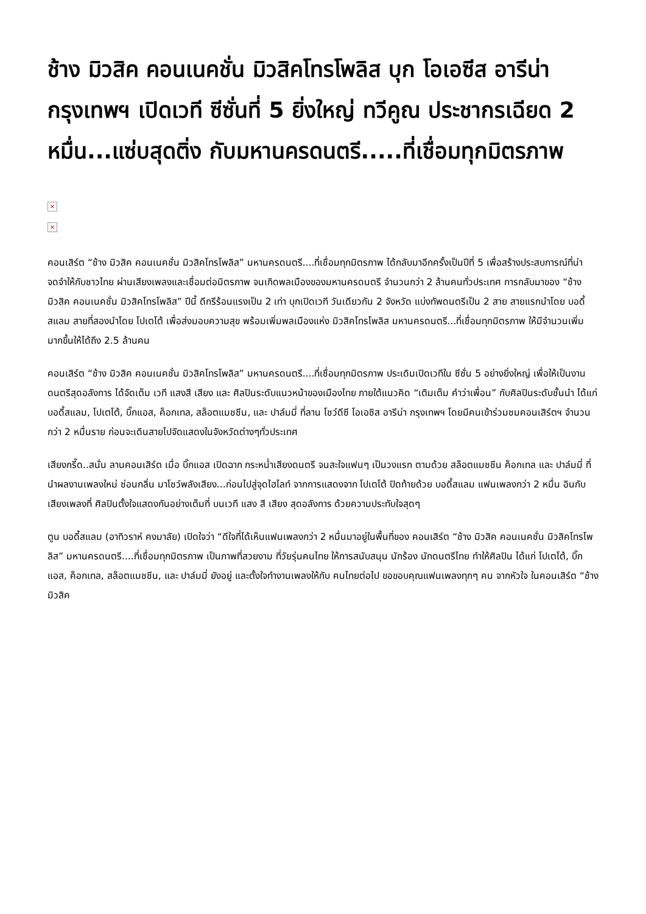ช้าง มิวสิค คอนเนคชั่น มิวสิคโทรโพลิส บุก โอเอซีส อารีน่า กรุงเทพฯ เปิดเวที ซีซั่นที่ 5 ยิ่งใหญ่ ทวีคูณ ประชากรเฉียด 2 หมื่น...แซ่บสุดติ่ง กับมหานครดนตรี.....ที่เชื่อมทุกมิตรภาพ
×
×
คอนเสิร์ต “ช้าง มิวสิค คอนเนคชั่น มิวสิคโทรโพลิส” มหานครดนตรี....ที่เชื่อมทุกมิตรภาพ ได้กลับมาอีกครั้งเป็นปีที่ 5 เพื่อสร้างประสบการณ์ที่น่าจดจำให้กับชาวไทย ผ่านเสียงเพลงและเชื่อมต่อมิตรภาพ จนเกิดพลเมืองของมหานครดนตรี จำนวนกว่า 2 ล้านคนทั่วประเทศ การกลับมาของ “ช้าง มิวสิค คอนเนคชั่น มิวสิคโทรโพลิส” ปีนี้ ดีกรีร้อนแรงเป็น 2 เท่า บุกเปิดเวที วันเดียวกัน 2 จังหวัด แบ่งทัพดนตรีเป็น 2 สาย สายแรกนำโดย บอดี้ สแลม สายที่สองนำโดย โปเตโต้ เพื่อส่งมอบความสุข พร้อมเพิ่มพลเมืองแห่ง มิวสิคโทรโพลิส มหานครดนตรี...ที่เชื่อมทุกมิตรภาพ ให้มีจำนวนเพิ่มมากขึ้นให้ได้ถึง 2.5 ล้านคน
คอนเสิร์ต “ช้าง มิวสิค คอนเนคชั่น มิวสิคโทรโพลิส” มหานครดนตรี....ที่เชื่อมทุกมิตรภาพ ประเดิมเปิดเวทีใน ซีซั่น 5 อย่างยิ่งใหญ่ เพื่อให้เป็นงานดนตรีสุดอลังการ ได้จัดเต็ม เวที แสงสี เสียง และ ศิลปินระดับแนวหน้าของเมืองไทย ภายใต้แนวคิด “เติมเต็ม คำว่าเพื่อน” กับศิลปินระดับชั้นนำ ได้แก่ บอดี้สแลม, โปเตโต้, บิ๊กแอส, ค็อกเทล, สล็อตแมชชีน, และ ปาล์มมี่ ที่ลาน โชว์ดีซี โอเอซิส อารีน่า กรุงเทพฯ โดยมีคนเข้าร่วมชมคอนเสิร์ตฯ จำนวนกว่า 2 หมื่นราย ก่อนจะเดินสายไปจัดแสดงในจังหวัดต่างๆทั่วประเทศ
เสียงกรี๊ด..สนั่น ลานคอนเสิร์ต เมื่อ บิ๊กแอส เปิดฉาก กระหน่ำเสียงดนตรี จนสะใจแฟนๆ เป็นวงแรก ตามด้วย สล็อตแมชชีน ค็อกเทล และ ปาล์มมี่ ที่นำผลงานเพลงใหม่ ซ่อนกลิ่น มาโชว์พลังเสียง...ก่อนไปสู่จุดไฮไลท์ จากการแสดงจาก โปเตโต้ ปิดท้ายด้วย บอดี้สแลม แฟนเพลงกว่า 2 หมื่น อินกับเสียงเพลงที่ ศิลปินตั้งใจแสดงกันอย่างเต็มที่ บนเวที แสง สี เสียง สุดอลังการ ด้วยความประทับใจสุดๆ
ตูน บอดี้สแลม (อาทิวราห์ คงมาลัย) เปิดใจว่า “ดีใจที่ได้เห็นแฟนเพลงกว่า 2 หมื่นมาอยู่ในพื้นที่ของ คอนเสิร์ต “ช้าง มิวสิค คอนเนคชั่น มิวสิคโทรโพลิส” มหานครดนตรี....ที่เชื่อมทุกมิตรภาพ เป็นภาพที่สวยงาม ที่วัยรุ่นคนไทย ให้การสนับสนุน นักร้อง นักดนตรีไทย ทำให้ศิลปิน ได้แก่ โปเตโต้, บิ๊กแอส, ค็อกเทล, สล็อตแมชชีน, และ ปาล์มมี่ ยังอยู่ และตั้งใจทำงานเพลงให้กับ คนไทยต่อไป ขอขอบคุณแฟนเพลงทุกๆ คน จากหัวใจ ในคอนเสิร์ต “ช้าง มิวสิค